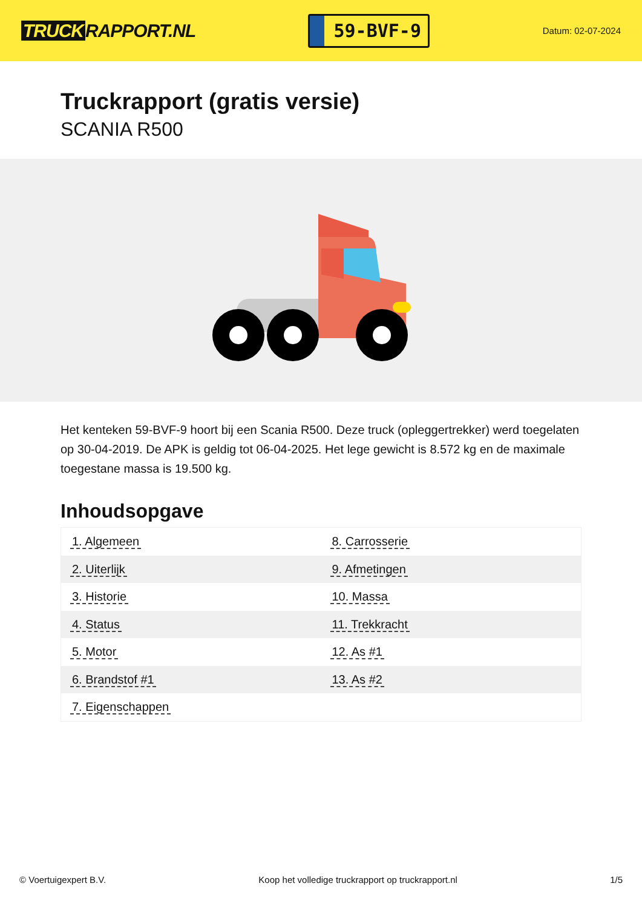TRUCK RAPPORT.NL
59-BVF-9
Datum: 02-07-2024
Truckrapport (gratis versie)
SCANIA R500
Het kenteken 59-BVF-9 hoort bij een Scania R500. Deze truck (opleggertrekker) werd toegelaten op 30-04-2019. De APK is geldig tot 06-04-2025. Het lege gewicht is 8.572 kg en de maximale toegestane massa is 19.500 kg.
Inhoudsopgave
| 1. Algemeen | 8. Carrosserie |
| 2. Uiterlijk | 9. Afmetingen |
| 3. Historie | 10. Massa |
| 4. Status | 11. Trekkracht |
| 5. Motor | 12. As #1 |
| 6. Brandstof #1 | 13. As #2 |
| 7. Eigenschappen | |
© Voertuigexpert B.V. Koop het volledige truckrapport op truckrapport.nl 1/5